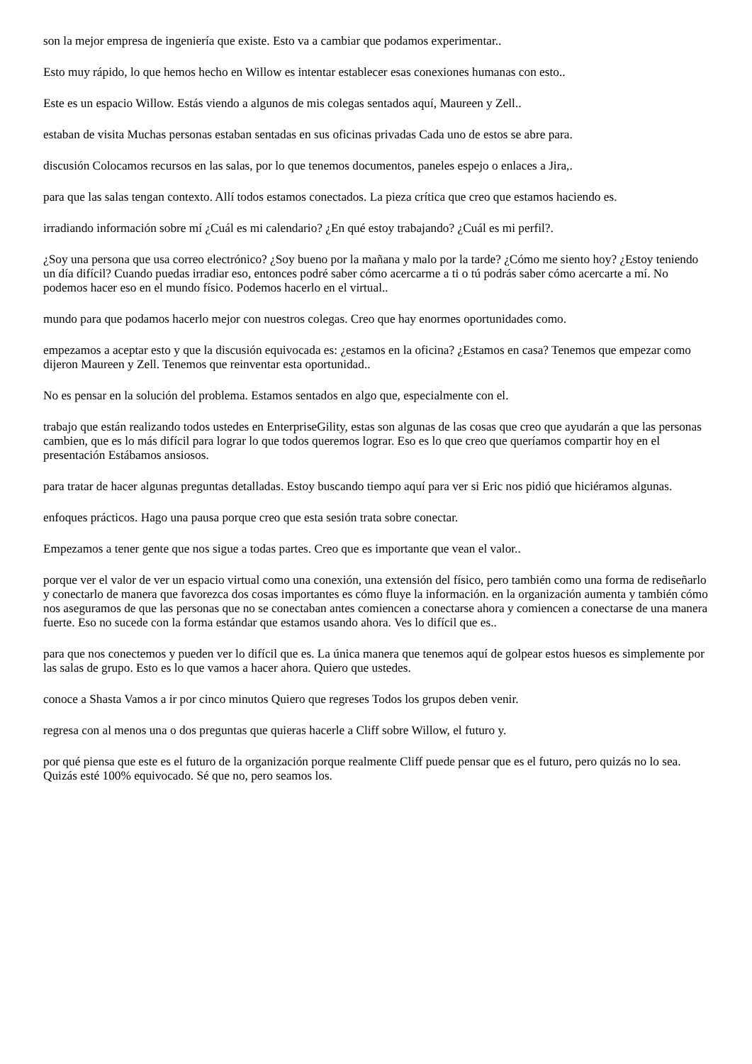son la mejor empresa de ingeniería que existe. Esto va a cambiar que podamos experimentar..
Esto muy rápido, lo que hemos hecho en Willow es intentar establecer esas conexiones humanas con esto..
Este es un espacio Willow. Estás viendo a algunos de mis colegas sentados aquí, Maureen y Zell..
estaban de visita Muchas personas estaban sentadas en sus oficinas privadas Cada uno de estos se abre para.
discusión Colocamos recursos en las salas, por lo que tenemos documentos, paneles espejo o enlaces a Jira,.
para que las salas tengan contexto. Allí todos estamos conectados. La pieza crítica que creo que estamos haciendo es.
irradiando información sobre mí ¿Cuál es mi calendario? ¿En qué estoy trabajando? ¿Cuál es mi perfil?.
¿Soy una persona que usa correo electrónico? ¿Soy bueno por la mañana y malo por la tarde? ¿Cómo me siento hoy? ¿Estoy teniendo un día difícil? Cuando puedas irradiar eso, entonces podré saber cómo acercarme a ti o tú podrás saber cómo acercarte a mí. No podemos hacer eso en el mundo físico. Podemos hacerlo en el virtual..
mundo para que podamos hacerlo mejor con nuestros colegas. Creo que hay enormes oportunidades como.
empezamos a aceptar esto y que la discusión equivocada es: ¿estamos en la oficina? ¿Estamos en casa? Tenemos que empezar como dijeron Maureen y Zell. Tenemos que reinventar esta oportunidad..
No es pensar en la solución del problema. Estamos sentados en algo que, especialmente con el.
trabajo que están realizando todos ustedes en EnterpriseGility, estas son algunas de las cosas que creo que ayudarán a que las personas cambien, que es lo más difícil para lograr lo que todos queremos lograr. Eso es lo que creo que queríamos compartir hoy en el presentación Estábamos ansiosos.
para tratar de hacer algunas preguntas detalladas. Estoy buscando tiempo aquí para ver si Eric nos pidió que hiciéramos algunas.
enfoques prácticos. Hago una pausa porque creo que esta sesión trata sobre conectar.
Empezamos a tener gente que nos sigue a todas partes. Creo que es importante que vean el valor..
porque ver el valor de ver un espacio virtual como una conexión, una extensión del físico, pero también como una forma de rediseñarlo y conectarlo de manera que favorezca dos cosas importantes es cómo fluye la información. en la organización aumenta y también cómo nos aseguramos de que las personas que no se conectaban antes comiencen a conectarse ahora y comiencen a conectarse de una manera fuerte. Eso no sucede con la forma estándar que estamos usando ahora. Ves lo difícil que es..
para que nos conectemos y pueden ver lo difícil que es. La única manera que tenemos aquí de golpear estos huesos es simplemente por las salas de grupo. Esto es lo que vamos a hacer ahora. Quiero que ustedes.
conoce a Shasta Vamos a ir por cinco minutos Quiero que regreses Todos los grupos deben venir.
regresa con al menos una o dos preguntas que quieras hacerle a Cliff sobre Willow, el futuro y.
por qué piensa que este es el futuro de la organización porque realmente Cliff puede pensar que es el futuro, pero quizás no lo sea. Quizás esté 100% equivocado. Sé que no, pero seamos los.